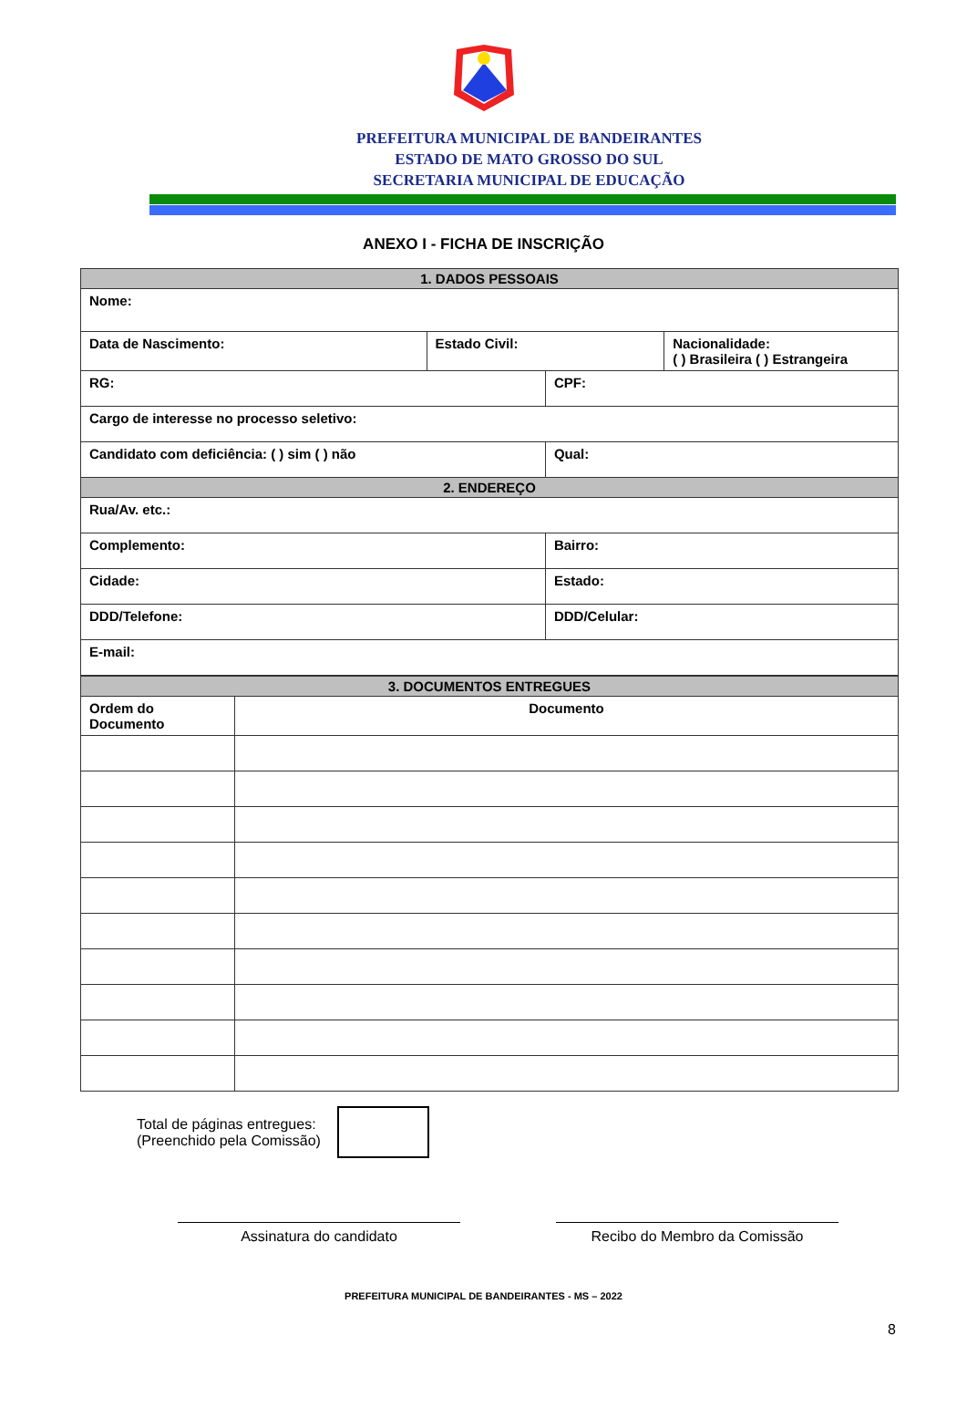PREFEITURA MUNICIPAL DE BANDEIRANTES
ESTADO DE MATO GROSSO DO SUL
SECRETARIA MUNICIPAL DE EDUCAÇÃO
ANEXO I - FICHA DE INSCRIÇÃO
| 1. DADOS PESSOAIS | | | |
| Nome: | | | |
| Data de Nascimento: | Estado Civil: | | Nacionalidade: ( ) Brasileira ( ) Estrangeira |
| RG: | | CPF: | |
| Cargo de interesse no processo seletivo: | | | |
| Candidato com deficiência: ( ) sim ( ) não | | Qual: | |
| 2. ENDEREÇO | | | |
| Rua/Av. etc.: | | | |
| Complemento: | | Bairro: | |
| Cidade: | | Estado: | |
| DDD/Telefone: | | DDD/Celular: | |
| E-mail: | | | |
| 3. DOCUMENTOS ENTREGUES | |
| Ordem do Documento | Documento |
Total de páginas entregues:
(Preenchido pela Comissão)
Assinatura do candidato Recibo do Membro da Comissão
PREFEITURA MUNICIPAL DE BANDEIRANTES - MS – 2022
8